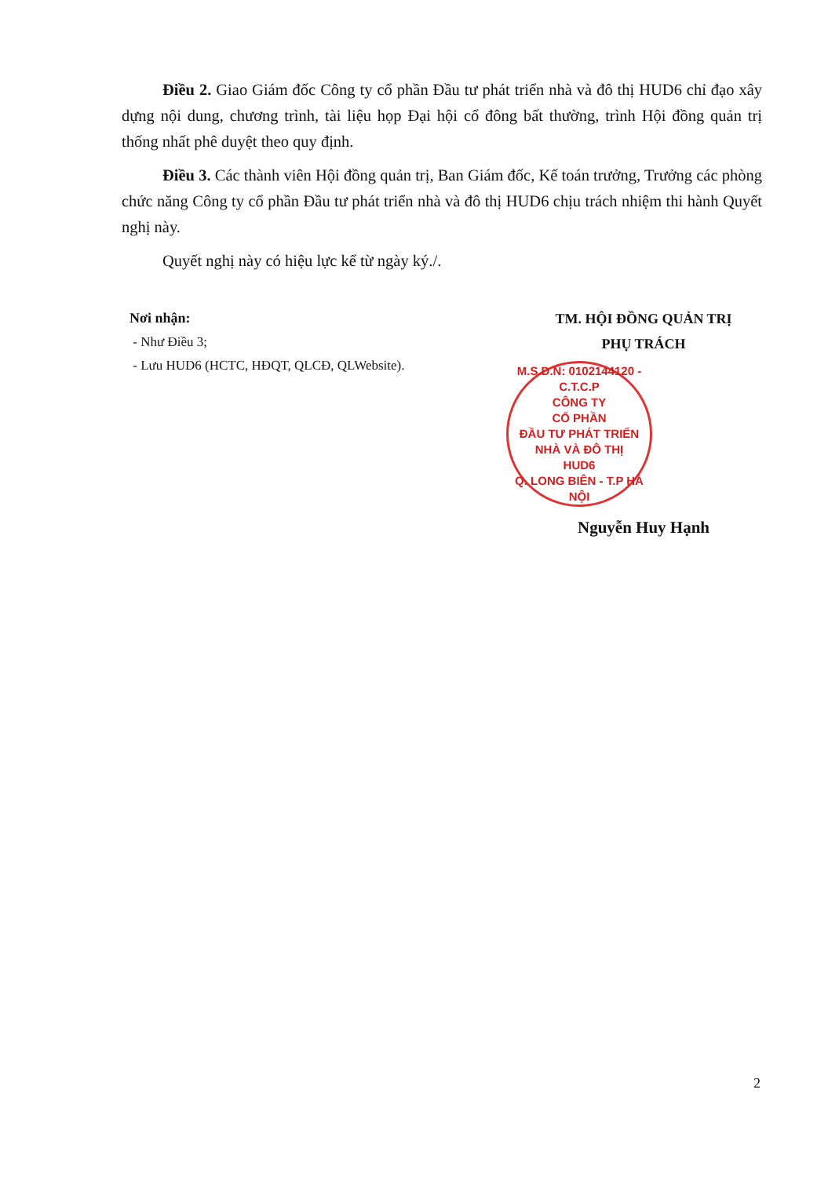Điều 2. Giao Giám đốc Công ty cổ phần Đầu tư phát triển nhà và đô thị HUD6 chỉ đạo xây dựng nội dung, chương trình, tài liệu họp Đại hội cổ đông bất thường, trình Hội đồng quản trị thống nhất phê duyệt theo quy định.
Điều 3. Các thành viên Hội đồng quản trị, Ban Giám đốc, Kế toán trưởng, Trưởng các phòng chức năng Công ty cổ phần Đầu tư phát triển nhà và đô thị HUD6 chịu trách nhiệm thi hành Quyết nghị này.
Quyết nghị này có hiệu lực kể từ ngày ký./.
Nơi nhận:
- Như Điều 3;
- Lưu HUD6 (HCTC, HĐQT, QLCĐ, QLWebsite).
TM. HỘI ĐỒNG QUẢN TRỊ
PHỤ TRÁCH
M.S.D.N: 0102144120 - C.T.C.P
CÔNG TY
CỔ PHẦN
ĐẦU TƯ PHÁT TRIỂN
NHÀ VÀ ĐÔ THỊ
HUD6
Q. LONG BIÊN - T.P HÀ NỘI
Nguyễn Huy Hạnh
2